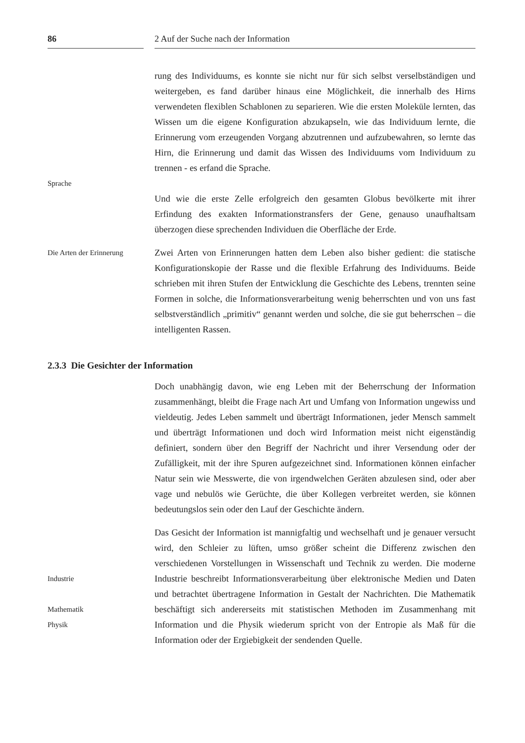86 2 Auf der Suche nach der Information
Sprache
rung des Individuums, es konnte sie nicht nur für sich selbst verselbständigen und weitergeben, es fand darüber hinaus eine Möglichkeit, die innerhalb des Hirns verwendeten flexiblen Schablonen zu separieren. Wie die ersten Moleküle lernten, das Wissen um die eigene Konfiguration abzukapseln, wie das Individuum lernte, die Erinnerung vom erzeugenden Vorgang abzutrennen und aufzubewahren, so lernte das Hirn, die Erinnerung und damit das Wissen des Individuums vom Individuum zu trennen - es erfand die Sprache.
Und wie die erste Zelle erfolgreich den gesamten Globus bevölkerte mit ihrer Erfindung des exakten Informationstransfers der Gene, genauso unaufhaltsam überzogen diese sprechenden Individuen die Oberfläche der Erde.
Die Arten der Erinnerung
Zwei Arten von Erinnerungen hatten dem Leben also bisher gedient: die statische Konfigurationskopie der Rasse und die flexible Erfahrung des Individuums. Beide schrieben mit ihren Stufen der Entwicklung die Geschichte des Lebens, trennten seine Formen in solche, die Informationsverarbeitung wenig beherrschten und von uns fast selbstverständlich „primitiv“ genannt werden und solche, die sie gut beherrschen – die intelligenten Rassen.
2.3.3 Die Gesichter der Information
Doch unabhängig davon, wie eng Leben mit der Beherrschung der Information zusammenhängt, bleibt die Frage nach Art und Umfang von Information ungewiss und vieldeutig. Jedes Leben sammelt und überträgt Informationen, jeder Mensch sammelt und überträgt Informationen und doch wird Information meist nicht eigenständig definiert, sondern über den Begriff der Nachricht und ihrer Versendung oder der Zufälligkeit, mit der ihre Spuren aufgezeichnet sind. Informationen können einfacher Natur sein wie Messwerte, die von irgendwelchen Geräten abzulesen sind, oder aber vage und nebulös wie Gerüchte, die über Kollegen verbreitet werden, sie können bedeutungslos sein oder den Lauf der Geschichte ändern.
Industrie
Mathematik
Physik
Das Gesicht der Information ist mannigfaltig und wechselhaft und je genauer versucht wird, den Schleier zu lüften, umso größer scheint die Differenz zwischen den verschiedenen Vorstellungen in Wissenschaft und Technik zu werden. Die moderne Industrie beschreibt Informationsverarbeitung über elektronische Medien und Daten und betrachtet übertragene Information in Gestalt der Nachrichten. Die Mathematik beschäftigt sich andererseits mit statistischen Methoden im Zusammenhang mit Information und die Physik wiederum spricht von der Entropie als Maß für die Information oder der Ergiebigkeit der sendenden Quelle.